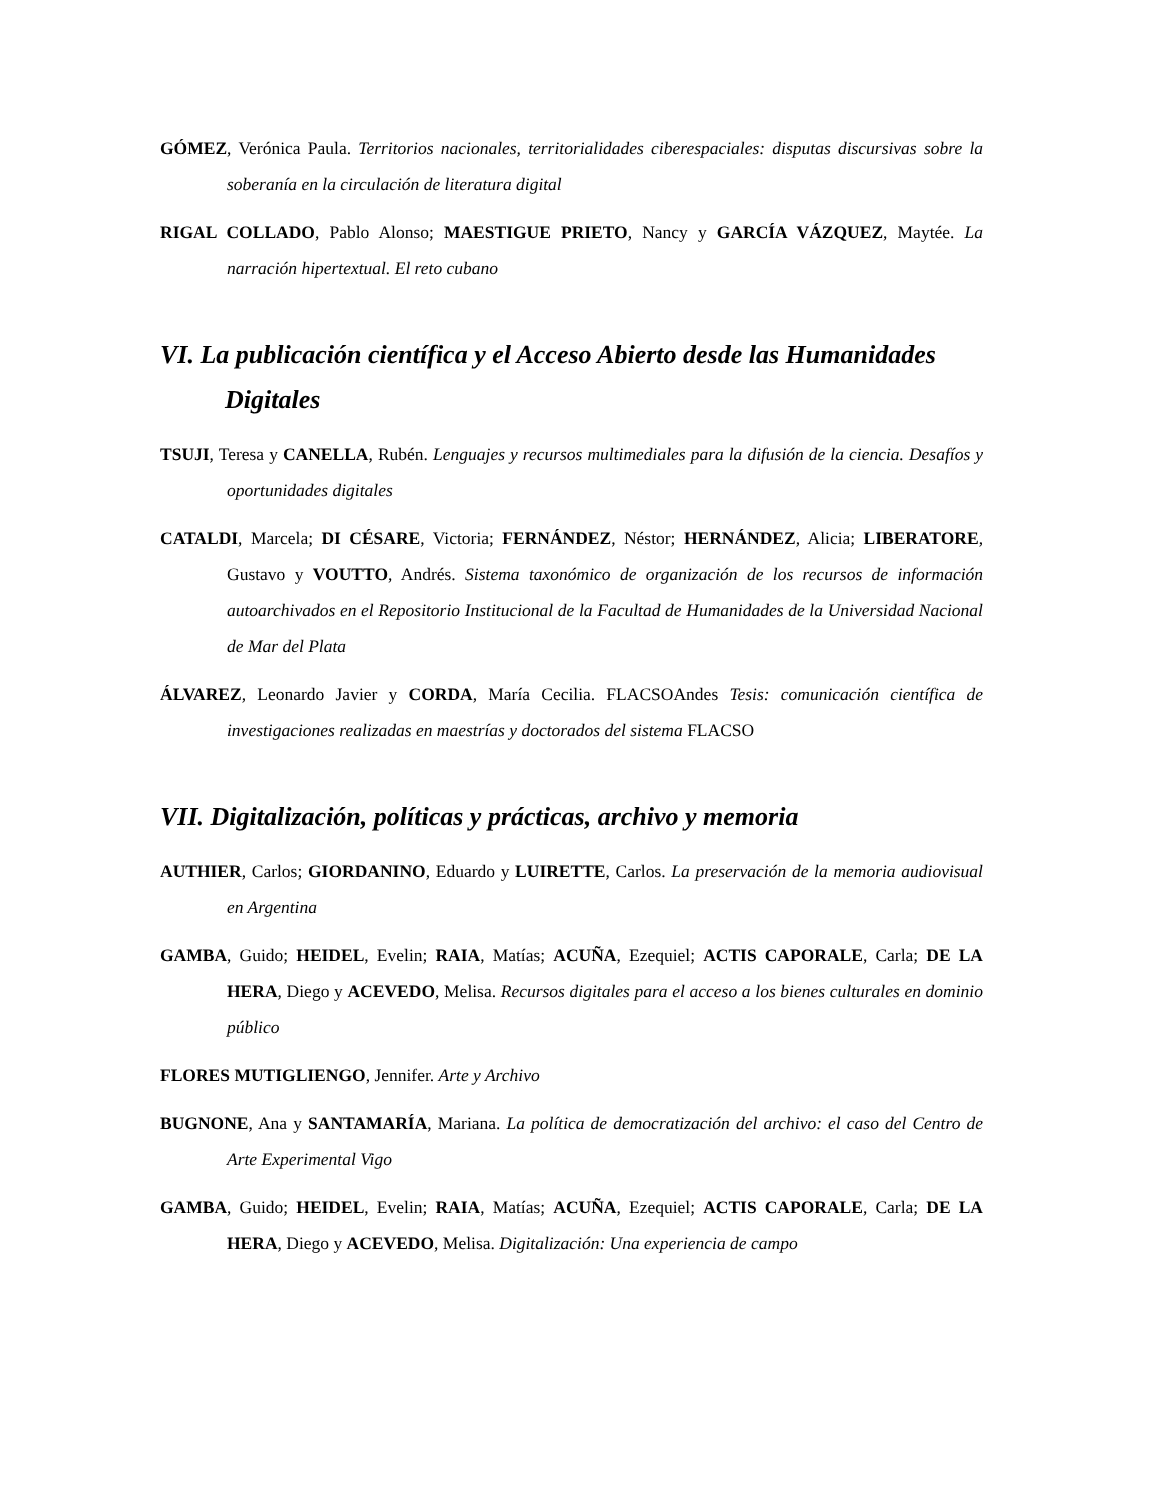GÓMEZ, Verónica Paula. Territorios nacionales, territorialidades ciberespaciales: disputas discursivas sobre la soberanía en la circulación de literatura digital
RIGAL COLLADO, Pablo Alonso; MAESTIGUE PRIETO, Nancy y GARCÍA VÁZQUEZ, Maytée. La narración hipertextual. El reto cubano
VI. La publicación científica y el Acceso Abierto desde las Humanidades Digitales
TSUJI, Teresa y CANELLA, Rubén. Lenguajes y recursos multimediales para la difusión de la ciencia. Desafíos y oportunidades digitales
CATALDI, Marcela; DI CÉSARE, Victoria; FERNÁNDEZ, Néstor; HERNÁNDEZ, Alicia; LIBERATORE, Gustavo y VOUTTO, Andrés. Sistema taxonómico de organización de los recursos de información autoarchivados en el Repositorio Institucional de la Facultad de Humanidades de la Universidad Nacional de Mar del Plata
ÁLVAREZ, Leonardo Javier y CORDA, María Cecilia. FLACSOAndes Tesis: comunicación científica de investigaciones realizadas en maestrías y doctorados del sistema FLACSO
VII. Digitalización, políticas y prácticas, archivo y memoria
AUTHIER, Carlos; GIORDANINO, Eduardo y LUIRETTE, Carlos. La preservación de la memoria audiovisual en Argentina
GAMBA, Guido; HEIDEL, Evelin; RAIA, Matías; ACUÑA, Ezequiel; ACTIS CAPORALE, Carla; DE LA HERA, Diego y ACEVEDO, Melisa. Recursos digitales para el acceso a los bienes culturales en dominio público
FLORES MUTIGLIENGO, Jennifer. Arte y Archivo
BUGNONE, Ana y SANTAMARÍA, Mariana. La política de democratización del archivo: el caso del Centro de Arte Experimental Vigo
GAMBA, Guido; HEIDEL, Evelin; RAIA, Matías; ACUÑA, Ezequiel; ACTIS CAPORALE, Carla; DE LA HERA, Diego y ACEVEDO, Melisa. Digitalización: Una experiencia de campo